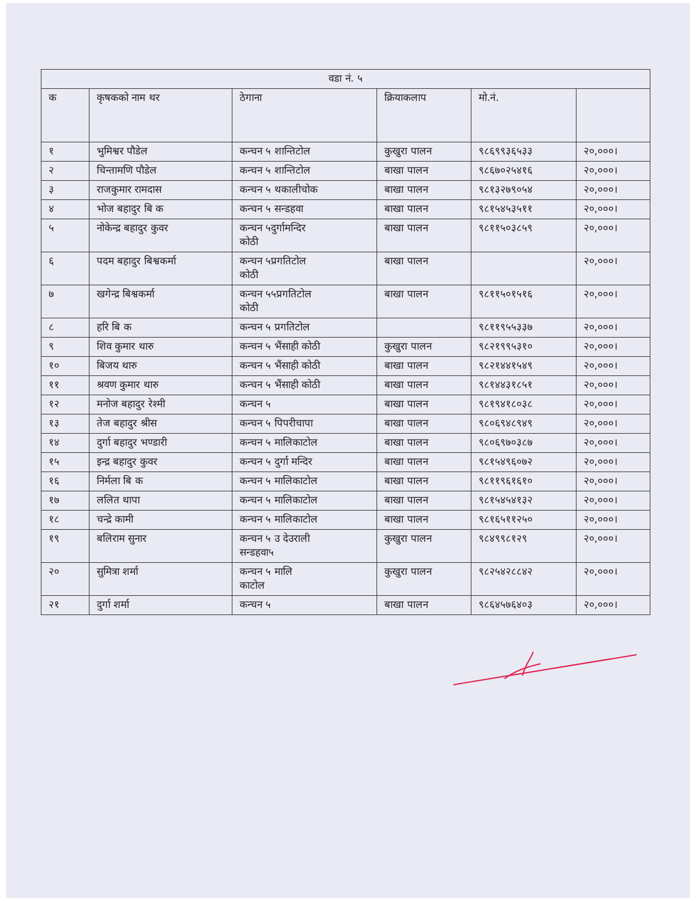| वडा नं. ५ | | | | | |
| --- | --- | --- | --- | --- | --- |
| क | कृषकको नाम थर | ठेगाना | क्रियाकलाप | मो.नं. | |
| १ | भुमिश्वर पौडेल | कन्चन ५ शान्तिटोल | कुखुरा पालन | ९८६९९३६५३३ | २०,०००। |
| २ | चिन्तामणि पौडेल | कन्चन ५ शान्तिटोल | बाखा पालन | ९८६७०२५४१६ | २०,०००। |
| ३ | राजकुमार रामदास | कन्चन ५ थकालीचोक | बाखा पालन | ९८१३२७९०५४ | २०,०००। |
| ४ | भोज बहादुर बि क | कन्चन ५ सन्डहवा | बाखा पालन | ९८१५४५३५११ | २०,०००। |
| ५ | नोकेन्द्र बहादुर कुवर | कन्चन ५दुर्गामन्दिर कोठी | बाखा पालन | ९८११५०३८५९ | २०,०००। |
| ६ | पदम बहादुर बिश्वकर्मा | कन्चन ५प्रगतिटोल कोठी | बाखा पालन | | २०,०००। |
| ७ | खगेन्द्र बिश्वकर्मा | कन्चन ५५प्रगतिटोल कोठी | बाखा पालन | ९८११५०१५१६ | २०,०००। |
| ८ | हरि बि क | कन्चन ५ प्रगतिटोल | | ९८११९५५३३७ | २०,०००। |
| ९ | शिव कुमार थारु | कन्चन ५ भैंसाही कोठी | कुखुरा पालन | ९८२१९९५३१० | २०,०००। |
| १० | बिजय थारु | कन्चन ५ भैंसाही कोठी | बाखा पालन | ९८२१४४१५४९ | २०,०००। |
| ११ | श्रवण कुमार थारु | कन्चन ५ भैंसाही कोठी | बाखा पालन | ९८१४४३१८५१ | २०,०००। |
| १२ | मनोज बहादुर रेश्मी | कन्चन ५ | बाखा पालन | ९८१९४१८०३८ | २०,०००। |
| १३ | तेज बहादुर श्रीस | कन्चन ५ पिपरीचापा | बाखा पालन | ९८०६९४८९४९ | २०,०००। |
| १४ | दुर्गा बहादुर भण्डारी | कन्चन ५ मालिकाटोल | बाखा पालन | ९८०६९७०३८७ | २०,०००। |
| १५ | इन्द्र बहादुर कुवर | कन्चन ५ दुर्गा मन्दिर | बाखा पालन | ९८१५४९६०७२ | २०,०००। |
| १६ | निर्मला बि क | कन्चन ५ मालिकाटोल | बाखा पालन | ९८११९६१६१० | २०,०००। |
| १७ | ललित थापा | कन्चन ५ मालिकाटोल | बाखा पालन | ९८१५४५४१३२ | २०,०००। |
| १८ | चन्द्रे कामी | कन्चन ५ मालिकाटोल | बाखा पालन | ९८१६५११२५० | २०,०००। |
| १९ | बलिराम सुनार | कन्चन ५ उ देउराली सन्डहवा५ | कुखुरा पालन | ९८४९९८१२९ | २०,०००। |
| २० | सुमित्रा शर्मा | कन्चन ५ मालि काटोल | कुखुरा पालन | ९८२५४२८८४२ | २०,०००। |
| २१ | दुर्गा शर्मा | कन्चन ५ | बाखा पालन | ९८६४५७६४०३ | २०,०००। |